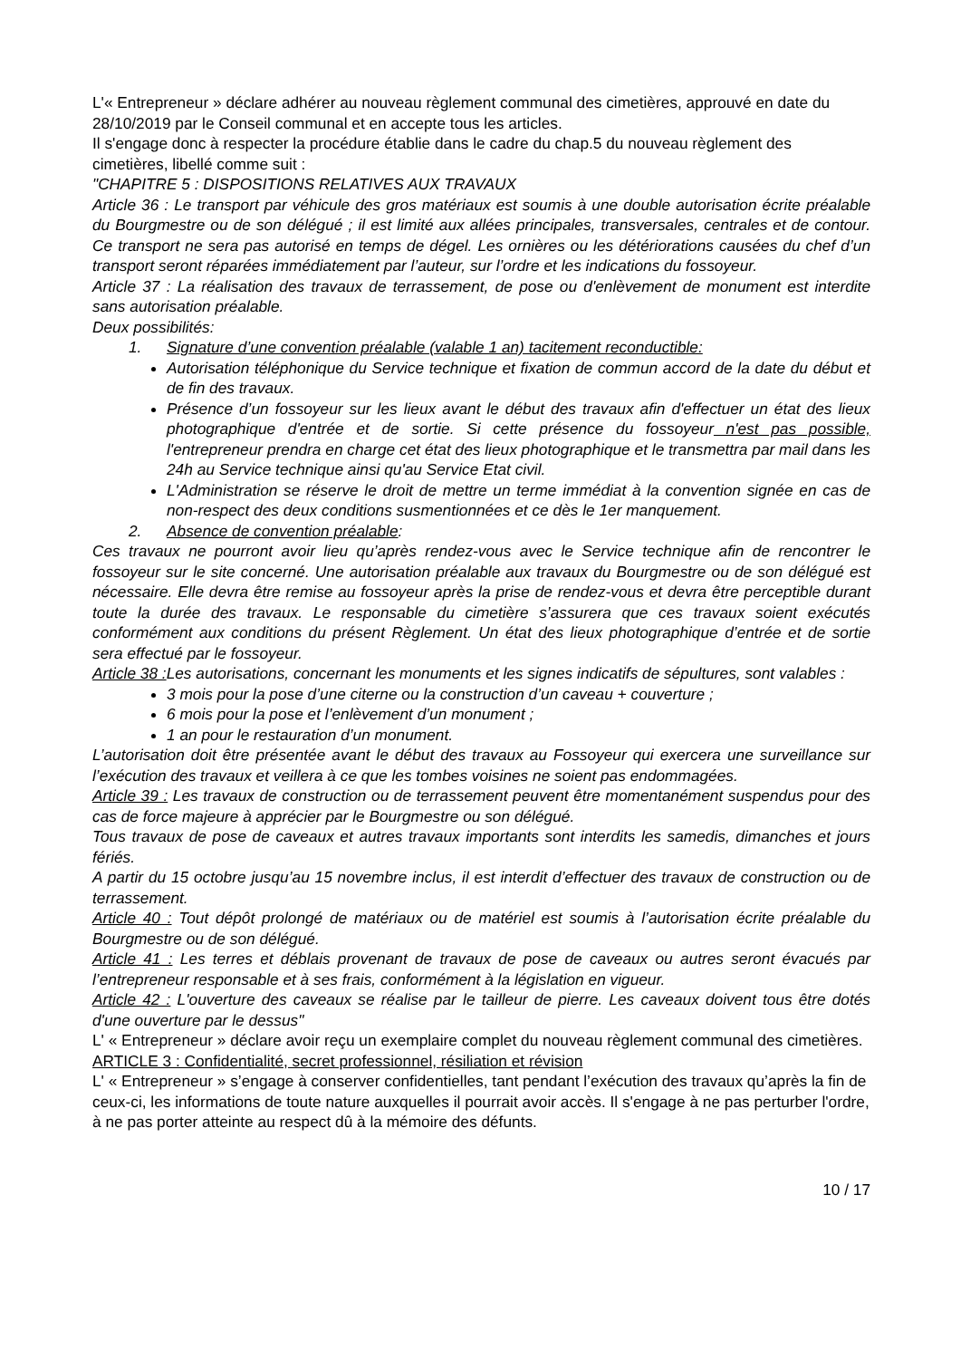L'« Entrepreneur » déclare adhérer au nouveau règlement communal des cimetières, approuvé en date du 28/10/2019 par le Conseil communal et en accepte tous les articles.
Il s'engage donc à respecter la procédure établie dans le cadre du chap.5 du nouveau règlement des cimetières, libellé comme suit :
"CHAPITRE 5 : DISPOSITIONS RELATIVES AUX TRAVAUX
Article 36 : Le transport par véhicule des gros matériaux est soumis à une double autorisation écrite préalable du Bourgmestre ou de son délégué ; il est limité aux allées principales, transversales, centrales et de contour. Ce transport ne sera pas autorisé en temps de dégel. Les ornières ou les détériorations causées du chef d’un transport seront réparées immédiatement par l’auteur, sur l’ordre et les indications du fossoyeur.
Article 37 : La réalisation des travaux de terrassement, de pose ou d'enlèvement de monument est interdite sans autorisation préalable.
Deux possibilités:
1. Signature d’une convention préalable (valable 1 an) tacitement reconductible:
Autorisation téléphonique du Service technique et fixation de commun accord de la date du début et de fin des travaux.
Présence d’un fossoyeur sur les lieux avant le début des travaux afin d'effectuer un état des lieux photographique d'entrée et de sortie. Si cette présence du fossoyeur n'est pas possible, l'entrepreneur prendra en charge cet état des lieux photographique et le transmettra par mail dans les 24h au Service technique ainsi qu'au Service Etat civil.
L'Administration se réserve le droit de mettre un terme immédiat à la convention signée en cas de non-respect des deux conditions susmentionnées et ce dès le 1er manquement.
2. Absence de convention préalable:
Ces travaux ne pourront avoir lieu qu’après rendez-vous avec le Service technique afin de rencontrer le fossoyeur sur le site concerné. Une autorisation préalable aux travaux du Bourgmestre ou de son délégué est nécessaire. Elle devra être remise au fossoyeur après la prise de rendez-vous et devra être perceptible durant toute la durée des travaux. Le responsable du cimetière s’assurera que ces travaux soient exécutés conformément aux conditions du présent Règlement. Un état des lieux photographique d’entrée et de sortie sera effectué par le fossoyeur.
Article 38 : Les autorisations, concernant les monuments et les signes indicatifs de sépultures, sont valables :
3 mois pour la pose d’une citerne ou la construction d’un caveau + couverture ;
6 mois pour la pose et l’enlèvement d’un monument ;
1 an pour le restauration d’un monument.
L’autorisation doit être présentée avant le début des travaux au Fossoyeur qui exercera une surveillance sur l’exécution des travaux et veillera à ce que les tombes voisines ne soient pas endommagées.
Article 39 : Les travaux de construction ou de terrassement peuvent être momentanément suspendus pour des cas de force majeure à apprécier par le Bourgmestre ou son délégué.
Tous travaux de pose de caveaux et autres travaux importants sont interdits les samedis, dimanches et jours fériés.
A partir du 15 octobre jusqu’au 15 novembre inclus, il est interdit d’effectuer des travaux de construction ou de terrassement.
Article 40 : Tout dépôt prolongé de matériaux ou de matériel est soumis à l’autorisation écrite préalable du Bourgmestre ou de son délégué.
Article 41 : Les terres et déblais provenant de travaux de pose de caveaux ou autres seront évacués par l’entrepreneur responsable et à ses frais, conformément à la législation en vigueur.
Article 42 : L'ouverture des caveaux se réalise par le tailleur de pierre. Les caveaux doivent tous être dotés d'une ouverture par le dessus"
L' « Entrepreneur » déclare avoir reçu un exemplaire complet du nouveau règlement communal des cimetières.
ARTICLE 3 : Confidentialité, secret professionnel, résiliation et révision
L' « Entrepreneur » s’engage à conserver confidentielles, tant pendant l’exécution des travaux qu’après la fin de ceux-ci, les informations de toute nature auxquelles il pourrait avoir accès. Il s'engage à ne pas perturber l'ordre, à ne pas porter atteinte au respect dû à la mémoire des défunts.
10 / 17